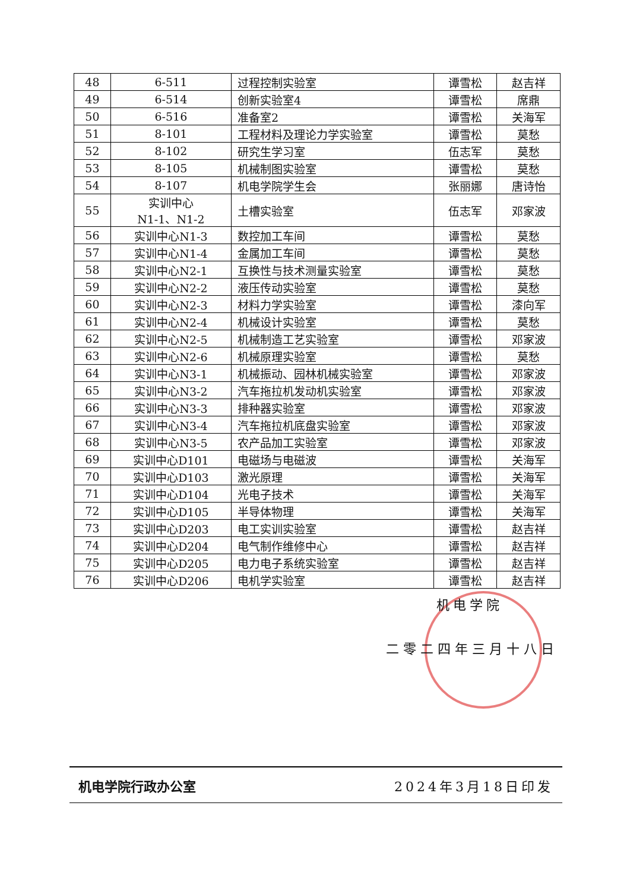| 48 | 6-511 | 过程控制实验室 | 谭雪松 | 赵吉祥 |
| 49 | 6-514 | 创新实验室4 | 谭雪松 | 席鼎 |
| 50 | 6-516 | 准备室2 | 谭雪松 | 关海军 |
| 51 | 8-101 | 工程材料及理论力学实验室 | 谭雪松 | 莫愁 |
| 52 | 8-102 | 研究生学习室 | 伍志军 | 莫愁 |
| 53 | 8-105 | 机械制图实验室 | 谭雪松 | 莫愁 |
| 54 | 8-107 | 机电学院学生会 | 张丽娜 | 唐诗怡 |
| 55 | 实训中心 N1-1、N1-2 | 土槽实验室 | 伍志军 | 邓家波 |
| 56 | 实训中心N1-3 | 数控加工车间 | 谭雪松 | 莫愁 |
| 57 | 实训中心N1-4 | 金属加工车间 | 谭雪松 | 莫愁 |
| 58 | 实训中心N2-1 | 互换性与技术测量实验室 | 谭雪松 | 莫愁 |
| 59 | 实训中心N2-2 | 液压传动实验室 | 谭雪松 | 莫愁 |
| 60 | 实训中心N2-3 | 材料力学实验室 | 谭雪松 | 漆向军 |
| 61 | 实训中心N2-4 | 机械设计实验室 | 谭雪松 | 莫愁 |
| 62 | 实训中心N2-5 | 机械制造工艺实验室 | 谭雪松 | 邓家波 |
| 63 | 实训中心N2-6 | 机械原理实验室 | 谭雪松 | 莫愁 |
| 64 | 实训中心N3-1 | 机械振动、园林机械实验室 | 谭雪松 | 邓家波 |
| 65 | 实训中心N3-2 | 汽车拖拉机发动机实验室 | 谭雪松 | 邓家波 |
| 66 | 实训中心N3-3 | 排种器实验室 | 谭雪松 | 邓家波 |
| 67 | 实训中心N3-4 | 汽车拖拉机底盘实验室 | 谭雪松 | 邓家波 |
| 68 | 实训中心N3-5 | 农产品加工实验室 | 谭雪松 | 邓家波 |
| 69 | 实训中心D101 | 电磁场与电磁波 | 谭雪松 | 关海军 |
| 70 | 实训中心D103 | 激光原理 | 谭雪松 | 关海军 |
| 71 | 实训中心D104 | 光电子技术 | 谭雪松 | 关海军 |
| 72 | 实训中心D105 | 半导体物理 | 谭雪松 | 关海军 |
| 73 | 实训中心D203 | 电工实训实验室 | 谭雪松 | 赵吉祥 |
| 74 | 实训中心D204 | 电气制作维修中心 | 谭雪松 | 赵吉祥 |
| 75 | 实训中心D205 | 电力电子系统实验室 | 谭雪松 | 赵吉祥 |
| 76 | 实训中心D206 | 电机学实验室 | 谭雪松 | 赵吉祥 |
机电学院
二零二四年三月十八日
机电学院行政办公室 2024年3月18日印发